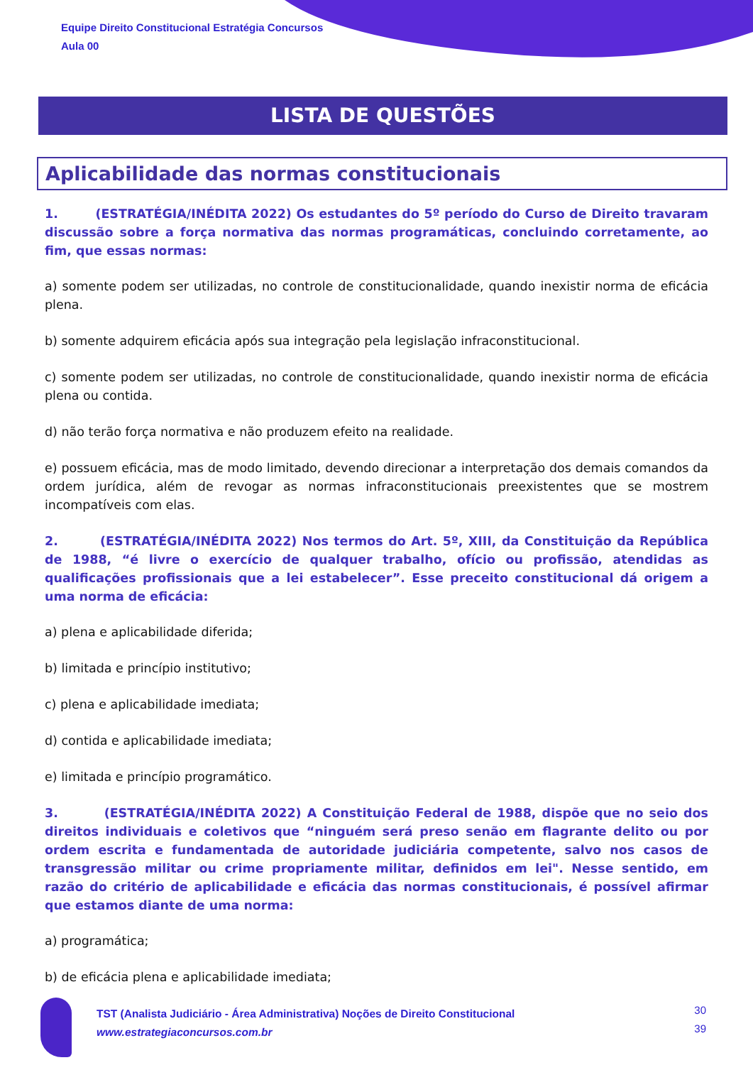Equipe Direito Constitucional Estratégia Concursos
Aula 00
LISTA DE QUESTÕES
Aplicabilidade das normas constitucionais
1. (ESTRATÉGIA/INÉDITA 2022) Os estudantes do 5º período do Curso de Direito travaram discussão sobre a força normativa das normas programáticas, concluindo corretamente, ao fim, que essas normas:
a) somente podem ser utilizadas, no controle de constitucionalidade, quando inexistir norma de eficácia plena.
b) somente adquirem eficácia após sua integração pela legislação infraconstitucional.
c) somente podem ser utilizadas, no controle de constitucionalidade, quando inexistir norma de eficácia plena ou contida.
d) não terão força normativa e não produzem efeito na realidade.
e) possuem eficácia, mas de modo limitado, devendo direcionar a interpretação dos demais comandos da ordem jurídica, além de revogar as normas infraconstitucionais preexistentes que se mostrem incompatíveis com elas.
2. (ESTRATÉGIA/INÉDITA 2022) Nos termos do Art. 5º, XIII, da Constituição da República de 1988, “é livre o exercício de qualquer trabalho, ofício ou profissão, atendidas as qualificações profissionais que a lei estabelecer”. Esse preceito constitucional dá origem a uma norma de eficácia:
a) plena e aplicabilidade diferida;
b) limitada e princípio institutivo;
c) plena e aplicabilidade imediata;
d) contida e aplicabilidade imediata;
e) limitada e princípio programático.
3. (ESTRATÉGIA/INÉDITA 2022) A Constituição Federal de 1988, dispõe que no seio dos direitos individuais e coletivos que “ninguém será preso senão em flagrante delito ou por ordem escrita e fundamentada de autoridade judiciária competente, salvo nos casos de transgressão militar ou crime propriamente militar, definidos em lei". Nesse sentido, em razão do critério de aplicabilidade e eficácia das normas constitucionais, é possível afirmar que estamos diante de uma norma:
a) programática;
b) de eficácia plena e aplicabilidade imediata;
TST (Analista Judiciário - Área Administrativa) Noções de Direito Constitucional
www.estrategiaconcursos.com.br
30
39